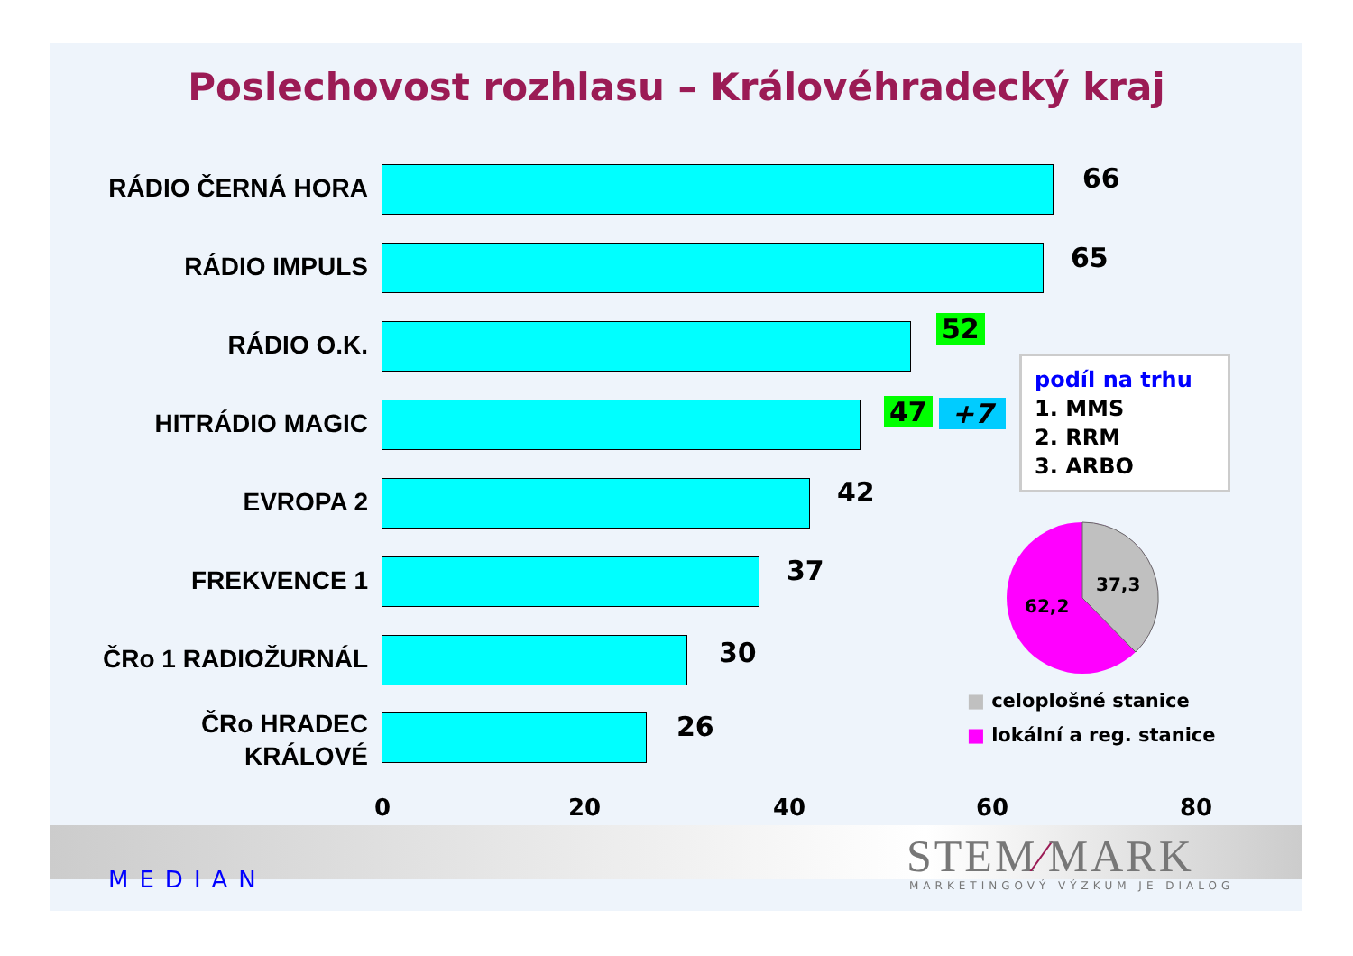Poslechovost rozhlasu – Královéhradecký kraj
RÁDIO ČERNÁ HORA 66
RÁDIO IMPULS 65
RÁDIO O.K.
52
HITRÁDIO MAGIC 47 +7
EVROPA 2 42
FREKVENCE 1 37
ČRo 1 RADIOŽURNÁL 30
ČRo HRADEC KRÁLOVÉ 26
0 20 40 60 80
podíl na trhu
1. MMS
2. RRM
3. ARBO
37,3
62,2
■ celoplošné stanice
■ lokální a reg. stanice
MEDIAN STEM∕MARK
MARKETINGOVÝ VÝZKUM JE DIALOG